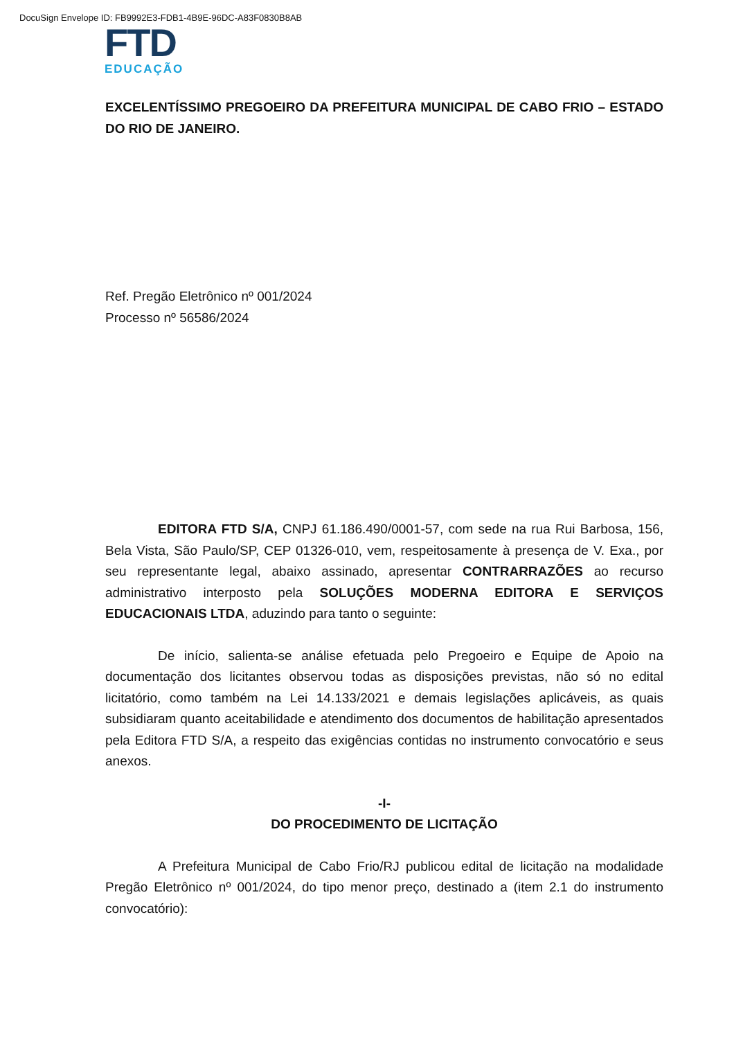DocuSign Envelope ID: FB9992E3-FDB1-4B9E-96DC-A83F0830B8AB
FTD
EDUCAÇÃO
EXCELENTÍSSIMO PREGOEIRO DA PREFEITURA MUNICIPAL DE CABO FRIO – ESTADO DO RIO DE JANEIRO.
Ref. Pregão Eletrônico nº 001/2024
Processo nº 56586/2024
EDITORA FTD S/A, CNPJ 61.186.490/0001-57, com sede na rua Rui Barbosa, 156, Bela Vista, São Paulo/SP, CEP 01326-010, vem, respeitosamente à presença de V. Exa., por seu representante legal, abaixo assinado, apresentar CONTRARRAZÕES ao recurso administrativo interposto pela SOLUÇÕES MODERNA EDITORA E SERVIÇOS EDUCACIONAIS LTDA, aduzindo para tanto o seguinte:
De início, salienta-se análise efetuada pelo Pregoeiro e Equipe de Apoio na documentação dos licitantes observou todas as disposições previstas, não só no edital licitatório, como também na Lei 14.133/2021 e demais legislações aplicáveis, as quais subsidiaram quanto aceitabilidade e atendimento dos documentos de habilitação apresentados pela Editora FTD S/A, a respeito das exigências contidas no instrumento convocatório e seus anexos.
-I-
DO PROCEDIMENTO DE LICITAÇÃO
A Prefeitura Municipal de Cabo Frio/RJ publicou edital de licitação na modalidade Pregão Eletrônico nº 001/2024, do tipo menor preço, destinado a (item 2.1 do instrumento convocatório):